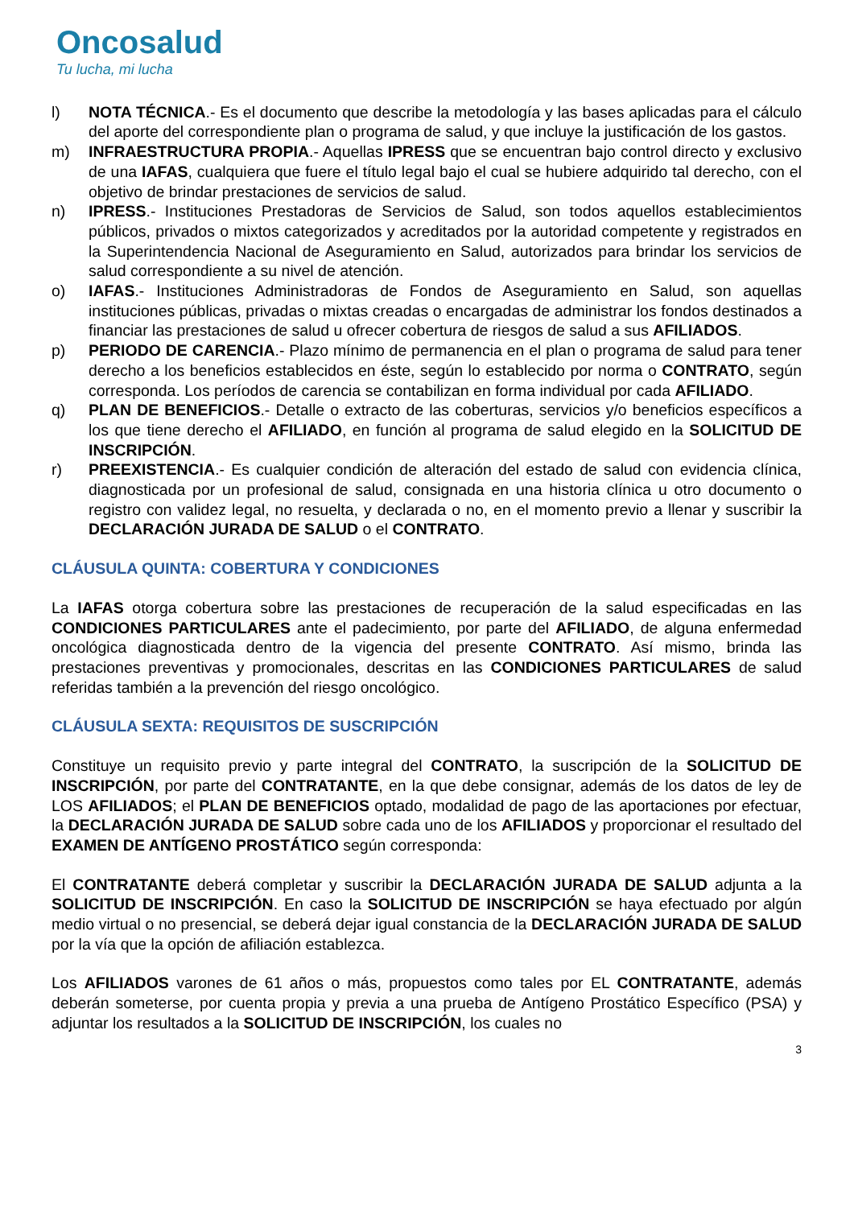Oncosalud
Tu lucha, mi lucha
l) NOTA TÉCNICA.- Es el documento que describe la metodología y las bases aplicadas para el cálculo del aporte del correspondiente plan o programa de salud, y que incluye la justificación de los gastos.
m) INFRAESTRUCTURA PROPIA.- Aquellas IPRESS que se encuentran bajo control directo y exclusivo de una IAFAS, cualquiera que fuere el título legal bajo el cual se hubiere adquirido tal derecho, con el objetivo de brindar prestaciones de servicios de salud.
n) IPRESS.- Instituciones Prestadoras de Servicios de Salud, son todos aquellos establecimientos públicos, privados o mixtos categorizados y acreditados por la autoridad competente y registrados en la Superintendencia Nacional de Aseguramiento en Salud, autorizados para brindar los servicios de salud correspondiente a su nivel de atención.
o) IAFAS.- Instituciones Administradoras de Fondos de Aseguramiento en Salud, son aquellas instituciones públicas, privadas o mixtas creadas o encargadas de administrar los fondos destinados a financiar las prestaciones de salud u ofrecer cobertura de riesgos de salud a sus AFILIADOS.
p) PERIODO DE CARENCIA.- Plazo mínimo de permanencia en el plan o programa de salud para tener derecho a los beneficios establecidos en éste, según lo establecido por norma o CONTRATO, según corresponda. Los períodos de carencia se contabilizan en forma individual por cada AFILIADO.
q) PLAN DE BENEFICIOS.- Detalle o extracto de las coberturas, servicios y/o beneficios específicos a los que tiene derecho el AFILIADO, en función al programa de salud elegido en la SOLICITUD DE INSCRIPCIÓN.
r) PREEXISTENCIA.- Es cualquier condición de alteración del estado de salud con evidencia clínica, diagnosticada por un profesional de salud, consignada en una historia clínica u otro documento o registro con validez legal, no resuelta, y declarada o no, en el momento previo a llenar y suscribir la DECLARACIÓN JURADA DE SALUD o el CONTRATO.
CLÁUSULA QUINTA: COBERTURA Y CONDICIONES
La IAFAS otorga cobertura sobre las prestaciones de recuperación de la salud especificadas en las CONDICIONES PARTICULARES ante el padecimiento, por parte del AFILIADO, de alguna enfermedad oncológica diagnosticada dentro de la vigencia del presente CONTRATO. Así mismo, brinda las prestaciones preventivas y promocionales, descritas en las CONDICIONES PARTICULARES de salud referidas también a la prevención del riesgo oncológico.
CLÁUSULA SEXTA: REQUISITOS DE SUSCRIPCIÓN
Constituye un requisito previo y parte integral del CONTRATO, la suscripción de la SOLICITUD DE INSCRIPCIÓN, por parte del CONTRATANTE, en la que debe consignar, además de los datos de ley de LOS AFILIADOS; el PLAN DE BENEFICIOS optado, modalidad de pago de las aportaciones por efectuar, la DECLARACIÓN JURADA DE SALUD sobre cada uno de los AFILIADOS y proporcionar el resultado del EXAMEN DE ANTÍGENO PROSTÁTICO según corresponda:
El CONTRATANTE deberá completar y suscribir la DECLARACIÓN JURADA DE SALUD adjunta a la SOLICITUD DE INSCRIPCIÓN. En caso la SOLICITUD DE INSCRIPCIÓN se haya efectuado por algún medio virtual o no presencial, se deberá dejar igual constancia de la DECLARACIÓN JURADA DE SALUD por la vía que la opción de afiliación establezca.
Los AFILIADOS varones de 61 años o más, propuestos como tales por EL CONTRATANTE, además deberán someterse, por cuenta propia y previa a una prueba de Antígeno Prostático Específico (PSA) y adjuntar los resultados a la SOLICITUD DE INSCRIPCIÓN, los cuales no
3